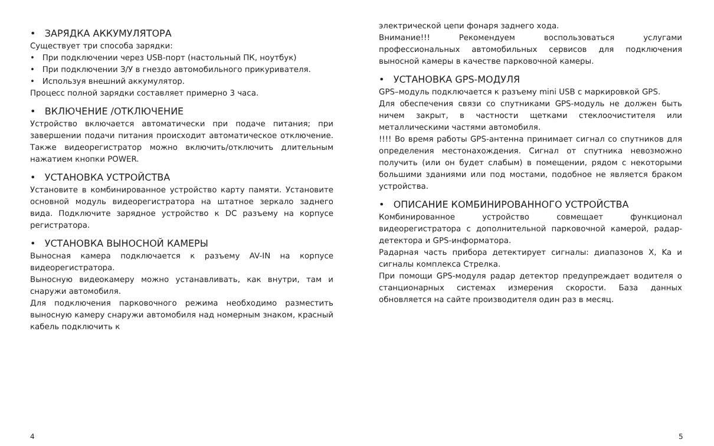• ЗАРЯДКА АККУМУЛЯТОРА
Существует три способа зарядки:
• При подключении через USB-порт (настольный ПК, ноутбук)
• При подключении З/У в гнездо автомобильного прикуривателя.
• Используя внешний аккумулятор.
Процесс полной зарядки составляет примерно 3 часа.
• ВКЛЮЧЕНИЕ /ОТКЛЮЧЕНИЕ
Устройство включается автоматически при подаче питания; при завершении подачи питания происходит автоматическое отключение. Также видеорегистратор можно включить/отключить длительным нажатием кнопки POWER.
• УСТАНОВКА УСТРОЙСТВА
Установите в комбинированное устройство карту памяти. Установите основной модуль видеорегистратора на штатное зеркало заднего вида. Подключите зарядное устройство к DC разъему на корпусе регистратора.
• УСТАНОВКА ВЫНОСНОЙ КАМЕРЫ
Выносная камера подключается к разъему AV-IN на корпусе видеорегистратора.
Выносную видеокамеру можно устанавливать, как внутри, там и снаружи автомобиля.
Для подключения парковочного режима необходимо разместить выносную камеру снаружи автомобиля над номерным знаком, красный кабель подключить к
электрической цепи фонаря заднего хода.
Внимание!!! Рекомендуем воспользоваться услугами профессиональных автомобильных сервисов для подключения выносной камеры в качестве парковочной камеры.
• УСТАНОВКА GPS-МОДУЛЯ
GPS–модуль подключается к разъему mini USB с маркировкой GPS.
Для обеспечения связи со спутниками GPS-модуль не должен быть ничем закрыт, в частности щетками стеклоочистителя или металлическими частями автомобиля.
!!!! Во время работы GPS-антенна принимает сигнал со спутников для определения местонахождения. Сигнал от спутника невозможно получить (или он будет слабым) в помещении, рядом с некоторыми большими зданиями или под мостами, подобное не является браком устройства.
• ОПИСАНИЕ КОМБИНИРОВАННОГО УСТРОЙСТВА
Комбинированное устройство совмещает функционал видеорегистратора с дополнительной парковочной камерой, радар-детектора и GPS-информатора.
Радарная часть прибора детектирует сигналы: диапазонов X, Ka и сигналы комплекса Стрелка.
При помощи GPS-модуля радар детектор предупреждает водителя о станционарных системах измерения скорости. База данных обновляется на сайте производителя один раз в месяц.
4 5